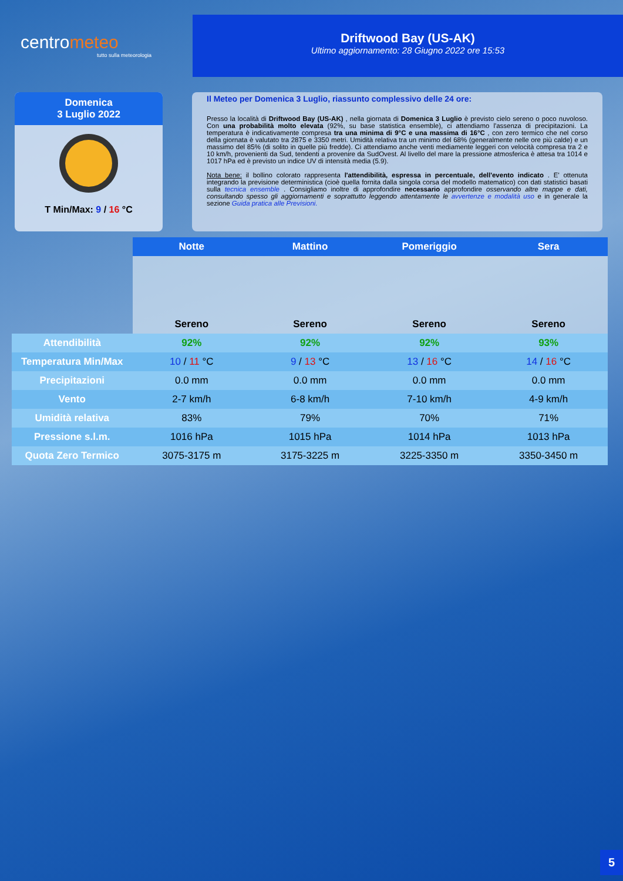centrometeo
tutto sulla meteorologia
Driftwood Bay (US-AK)
Ultimo aggiornamento: 28 Giugno 2022 ore 15:53
Domenica
3 Luglio 2022
T Min/Max: 9 / 16 °C
Il Meteo per Domenica 3 Luglio, riassunto complessivo delle 24 ore:
Presso la località di Driftwood Bay (US-AK) , nella giornata di Domenica 3 Luglio è previsto cielo sereno o poco nuvoloso. Con una probabilità molto elevata (92%, su base statistica ensemble), ci attendiamo l'assenza di precipitazioni. La temperatura è indicativamente compresa tra una minima di 9°C e una massima di 16°C , con zero termico che nel corso della giornata è valutato tra 2875 e 3350 metri. Umidità relativa tra un minimo del 68% (generalmente nelle ore più calde) e un massimo del 85% (di solito in quelle più fredde). Ci attendiamo anche venti mediamente leggeri con velocità compresa tra 2 e 10 km/h, provenienti da Sud, tendenti a provenire da SudOvest. Al livello del mare la pressione atmosferica è attesa tra 1014 e 1017 hPa ed è previsto un indice UV di intensità media (5.9).
Nota bene: il bollino colorato rappresenta l'attendibilità, espressa in percentuale, dell'evento indicato . E' ottenuta integrando la previsione deterministica (cioè quella fornita dalla singola corsa del modello matematico) con dati statistici basati sulla tecnica ensemble . Consigliamo inoltre di approfondire necessario approfondire osservando altre mappe e dati, consultando spesso gli aggiornamenti e soprattutto leggendo attentamente le avvertenze e modalità uso e in generale la sezione Guida pratica alle Previsioni.
| | Notte | Mattino | Pomeriggio | Sera |
| --- | --- | --- | --- | --- |
| | Sereno | Sereno | Sereno | Sereno |
| Attendibilità | 92% | 92% | 92% | 93% |
| Temperatura Min/Max | 10 / 11 °C | 9 / 13 °C | 13 / 16 °C | 14 / 16 °C |
| Precipitazioni | 0.0 mm | 0.0 mm | 0.0 mm | 0.0 mm |
| Vento | 2-7 km/h | 6-8 km/h | 7-10 km/h | 4-9 km/h |
| Umidità relativa | 83% | 79% | 70% | 71% |
| Pressione s.l.m. | 1016 hPa | 1015 hPa | 1014 hPa | 1013 hPa |
| Quota Zero Termico | 3075-3175 m | 3175-3225 m | 3225-3350 m | 3350-3450 m |
5